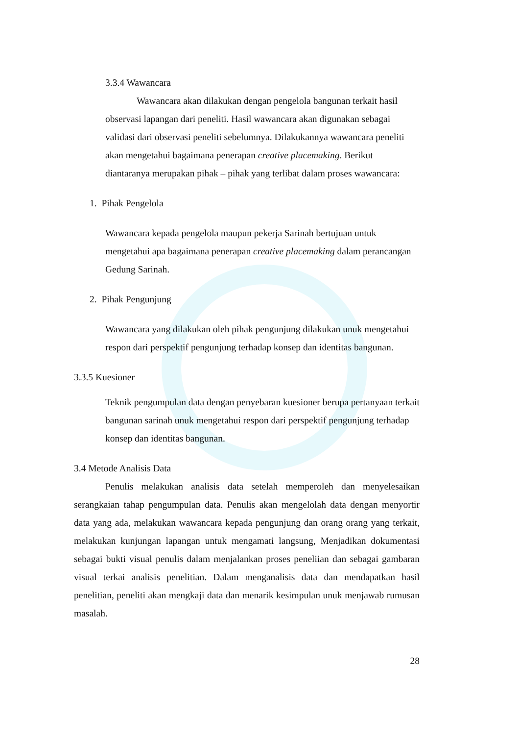3.3.4 Wawancara
Wawancara akan dilakukan dengan pengelola bangunan terkait hasil observasi lapangan dari peneliti. Hasil wawancara akan digunakan sebagai validasi dari observasi peneliti sebelumnya. Dilakukannya wawancara peneliti akan mengetahui bagaimana penerapan creative placemaking. Berikut diantaranya merupakan pihak – pihak yang terlibat dalam proses wawancara:
1. Pihak Pengelola
Wawancara kepada pengelola maupun pekerja Sarinah bertujuan untuk mengetahui apa bagaimana penerapan creative placemaking dalam perancangan Gedung Sarinah.
2. Pihak Pengunjung
Wawancara yang dilakukan oleh pihak pengunjung dilakukan unuk mengetahui respon dari perspektif pengunjung terhadap konsep dan identitas bangunan.
3.3.5 Kuesioner
Teknik pengumpulan data dengan penyebaran kuesioner berupa pertanyaan terkait bangunan sarinah unuk mengetahui respon dari perspektif pengunjung terhadap konsep dan identitas bangunan.
3.4 Metode Analisis Data
Penulis melakukan analisis data setelah memperoleh dan menyelesaikan serangkaian tahap pengumpulan data. Penulis akan mengelolah data dengan menyortir data yang ada, melakukan wawancara kepada pengunjung dan orang orang yang terkait, melakukan kunjungan lapangan untuk mengamati langsung, Menjadikan dokumentasi sebagai bukti visual penulis dalam menjalankan proses peneliian dan sebagai gambaran visual terkai analisis penelitian. Dalam menganalisis data dan mendapatkan hasil penelitian, peneliti akan mengkaji data dan menarik kesimpulan unuk menjawab rumusan masalah.
28